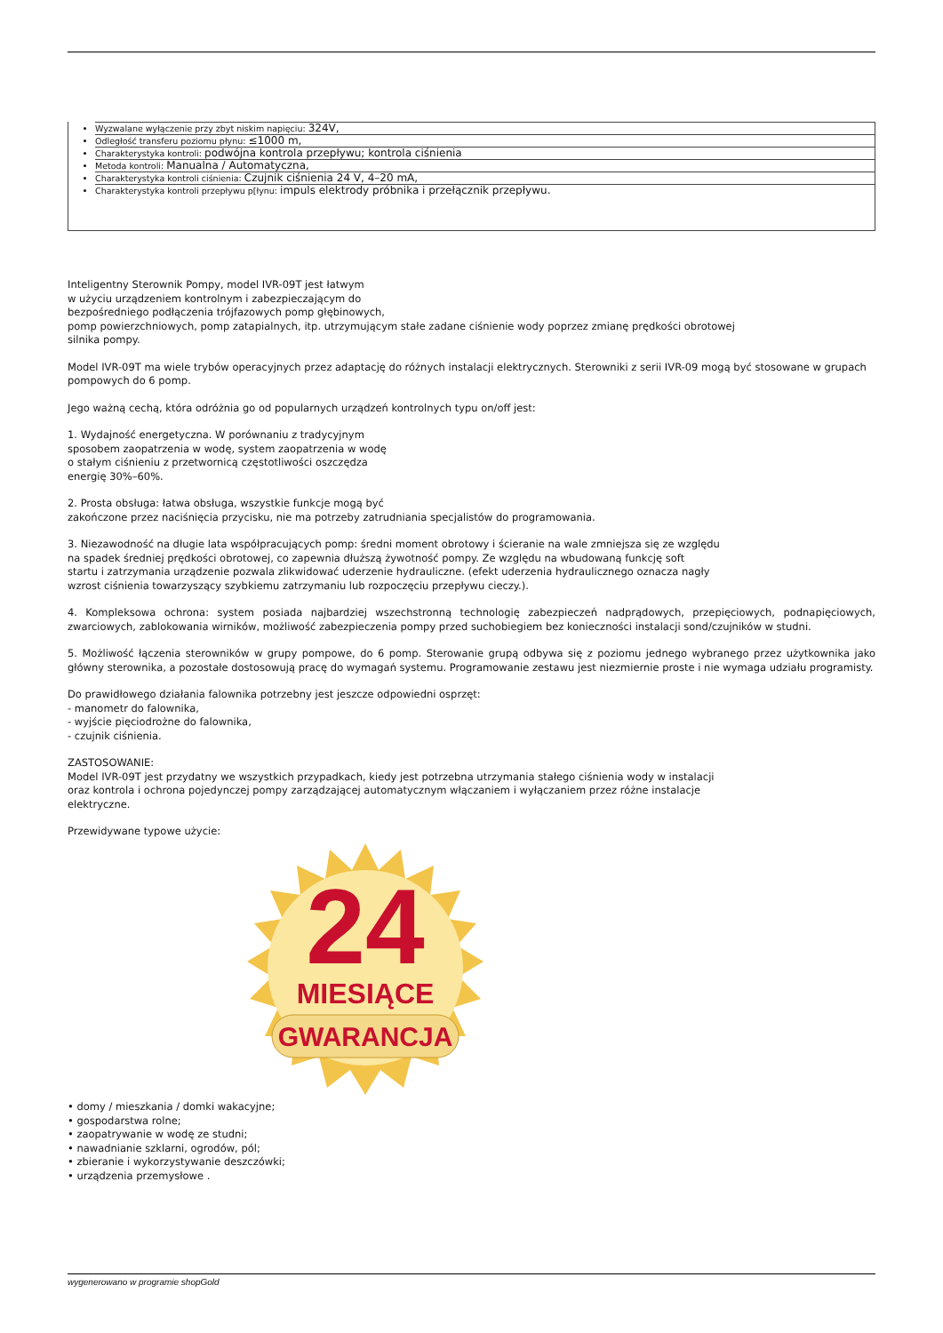Wyzwalane wyłączenie przy zbyt niskim napięciu: 324V,
Odległość transferu poziomu płynu: ≤1000 m,
Charakterystyka kontroli: podwójna kontrola przepływu; kontrola ciśnienia
Metoda kontroli: Manualna / Automatyczna,
Charakterystyka kontroli ciśnienia: Czujnik ciśnienia 24 V, 4–20 mA,
Charakterystyka kontroli przepływu p[łynu: impuls elektrody próbnika i przełącznik przepływu.
Inteligentny Sterownik Pompy, model IVR-09T jest łatwym
w użyciu urządzeniem kontrolnym i zabezpieczającym do
bezpośredniego podłączenia trójfazowych pomp głębinowych,
pomp powierzchniowych, pomp zatapialnych, itp. utrzymującym stałe zadane ciśnienie wody poprzez zmianę prędkości obrotowej
silnika pompy.
Model IVR-09T ma wiele trybów operacyjnych przez adaptację do różnych instalacji elektrycznych. Sterowniki z serii IVR-09 mogą być stosowane w grupach pompowych do 6 pomp.
Jego ważną cechą, która odróżnia go od popularnych urządzeń kontrolnych typu on/off jest:
1. Wydajność energetyczna. W porównaniu z tradycyjnym
sposobem zaopatrzenia w wodę, system zaopatrzenia w wodę
o stałym ciśnieniu z przetwornicą częstotliwości oszczędza
energię 30%–60%.
2. Prosta obsługa: łatwa obsługa, wszystkie funkcje mogą być
zakończone przez naciśnięcia przycisku, nie ma potrzeby zatrudniania specjalistów do programowania.
3. Niezawodność na długie lata współpracujących pomp: średni moment obrotowy i ścieranie na wale zmniejsza się ze względu
na spadek średniej prędkości obrotowej, co zapewnia dłuższą żywotność pompy. Ze względu na wbudowaną funkcję soft
startu i zatrzymania urządzenie pozwala zlikwidować uderzenie hydrauliczne. (efekt uderzenia hydraulicznego oznacza nagły
wzrost ciśnienia towarzyszący szybkiemu zatrzymaniu lub rozpoczęciu przepływu cieczy.).
4. Kompleksowa ochrona: system posiada najbardziej wszechstronną technologię zabezpieczeń nadprądowych, przepięciowych, podnapięciowych, zwarciowych, zablokowania wirników, możliwość zabezpieczenia pompy przed suchobiegiem bez konieczności instalacji sond/czujników w studni.
5. Możliwość łączenia sterowników w grupy pompowe, do 6 pomp. Sterowanie grupą odbywa się z poziomu jednego wybranego przez użytkownika jako główny sterownika, a pozostałe dostosowują pracę do wymagań systemu. Programowanie zestawu jest niezmiernie proste i nie wymaga udziału programisty.
Do prawidłowego działania falownika potrzebny jest jeszcze odpowiedni osprzęt:
- manometr do falownika,
- wyjście pięciodrożne do falownika,
- czujnik ciśnienia.
ZASTOSOWANIE:
Model IVR-09T jest przydatny we wszystkich przypadkach, kiedy jest potrzebna utrzymania stałego ciśnienia wody w instalacji
oraz kontrola i ochrona pojedynczej pompy zarządzającej automatycznym włączaniem i wyłączaniem przez różne instalacje
elektryczne.
Przewidywane typowe użycie:
24
MIESIĄCE
GWARANCJA
• domy / mieszkania / domki wakacyjne;
• gospodarstwa rolne;
• zaopatrywanie w wodę ze studni;
• nawadnianie szklarni, ogrodów, pól;
• zbieranie i wykorzystywanie deszczówki;
• urządzenia przemysłowe .
wygenerowano w programie shopGold